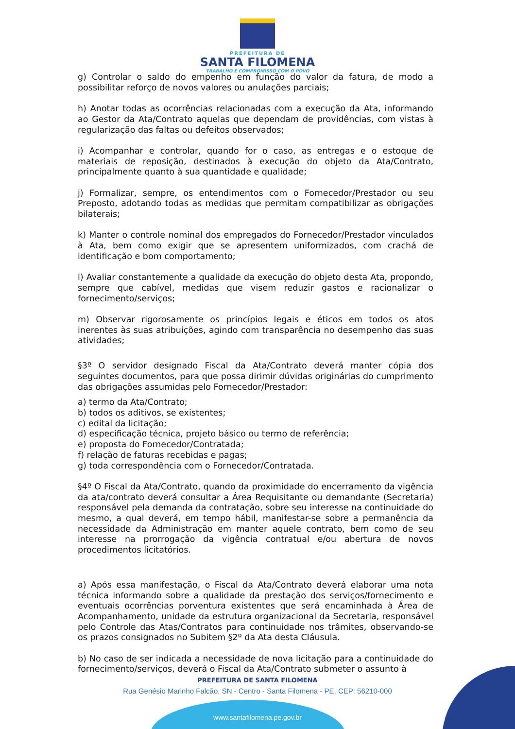PREFEITURA DE
SANTA FILOMENA
TRABALHO E COMPROMISSO COM O POVO
g) Controlar o saldo do empenho em função do valor da fatura, de modo a possibilitar reforço de novos valores ou anulações parciais;
h) Anotar todas as ocorrências relacionadas com a execução da Ata, informando ao Gestor da Ata/Contrato aquelas que dependam de providências, com vistas à regularização das faltas ou defeitos observados;
i) Acompanhar e controlar, quando for o caso, as entregas e o estoque de materiais de reposição, destinados à execução do objeto da Ata/Contrato, principalmente quanto à sua quantidade e qualidade;
j) Formalizar, sempre, os entendimentos com o Fornecedor/Prestador ou seu Preposto, adotando todas as medidas que permitam compatibilizar as obrigações bilaterais;
k) Manter o controle nominal dos empregados do Fornecedor/Prestador vinculados à Ata, bem como exigir que se apresentem uniformizados, com crachá de identificação e bom comportamento;
l) Avaliar constantemente a qualidade da execução do objeto desta Ata, propondo, sempre que cabível, medidas que visem reduzir gastos e racionalizar o fornecimento/serviços;
m) Observar rigorosamente os princípios legais e éticos em todos os atos inerentes às suas atribuições, agindo com transparência no desempenho das suas atividades;
§3º O servidor designado Fiscal da Ata/Contrato deverá manter cópia dos seguintes documentos, para que possa dirimir dúvidas originárias do cumprimento das obrigações assumidas pelo Fornecedor/Prestador:
a) termo da Ata/Contrato;
b) todos os aditivos, se existentes;
c) edital da licitação;
d) especificação técnica, projeto básico ou termo de referência;
e) proposta do Fornecedor/Contratada;
f) relação de faturas recebidas e pagas;
g) toda correspondência com o Fornecedor/Contratada.
§4º O Fiscal da Ata/Contrato, quando da proximidade do encerramento da vigência da ata/contrato deverá consultar a Área Requisitante ou demandante (Secretaria) responsável pela demanda da contratação, sobre seu interesse na continuidade do mesmo, a qual deverá, em tempo hábil, manifestar-se sobre a permanência da necessidade da Administração em manter aquele contrato, bem como de seu interesse na prorrogação da vigência contratual e/ou abertura de novos procedimentos licitatórios.
a) Após essa manifestação, o Fiscal da Ata/Contrato deverá elaborar uma nota técnica informando sobre a qualidade da prestação dos serviços/fornecimento e eventuais ocorrências porventura existentes que será encaminhada à Área de Acompanhamento, unidade da estrutura organizacional da Secretaria, responsável pelo Controle das Atas/Contratos para continuidade nos trâmites, observando-se os prazos consignados no Subitem §2º da Ata desta Cláusula.
b) No caso de ser indicada a necessidade de nova licitação para a continuidade do fornecimento/serviços, deverá o Fiscal da Ata/Contrato submeter o assunto à
PREFEITURA DE SANTA FILOMENA
Rua Genésio Marinho Falcão, SN - Centro - Santa Filomena - PE, CEP: 56210-000
www.santafilomena.pe.gov.br